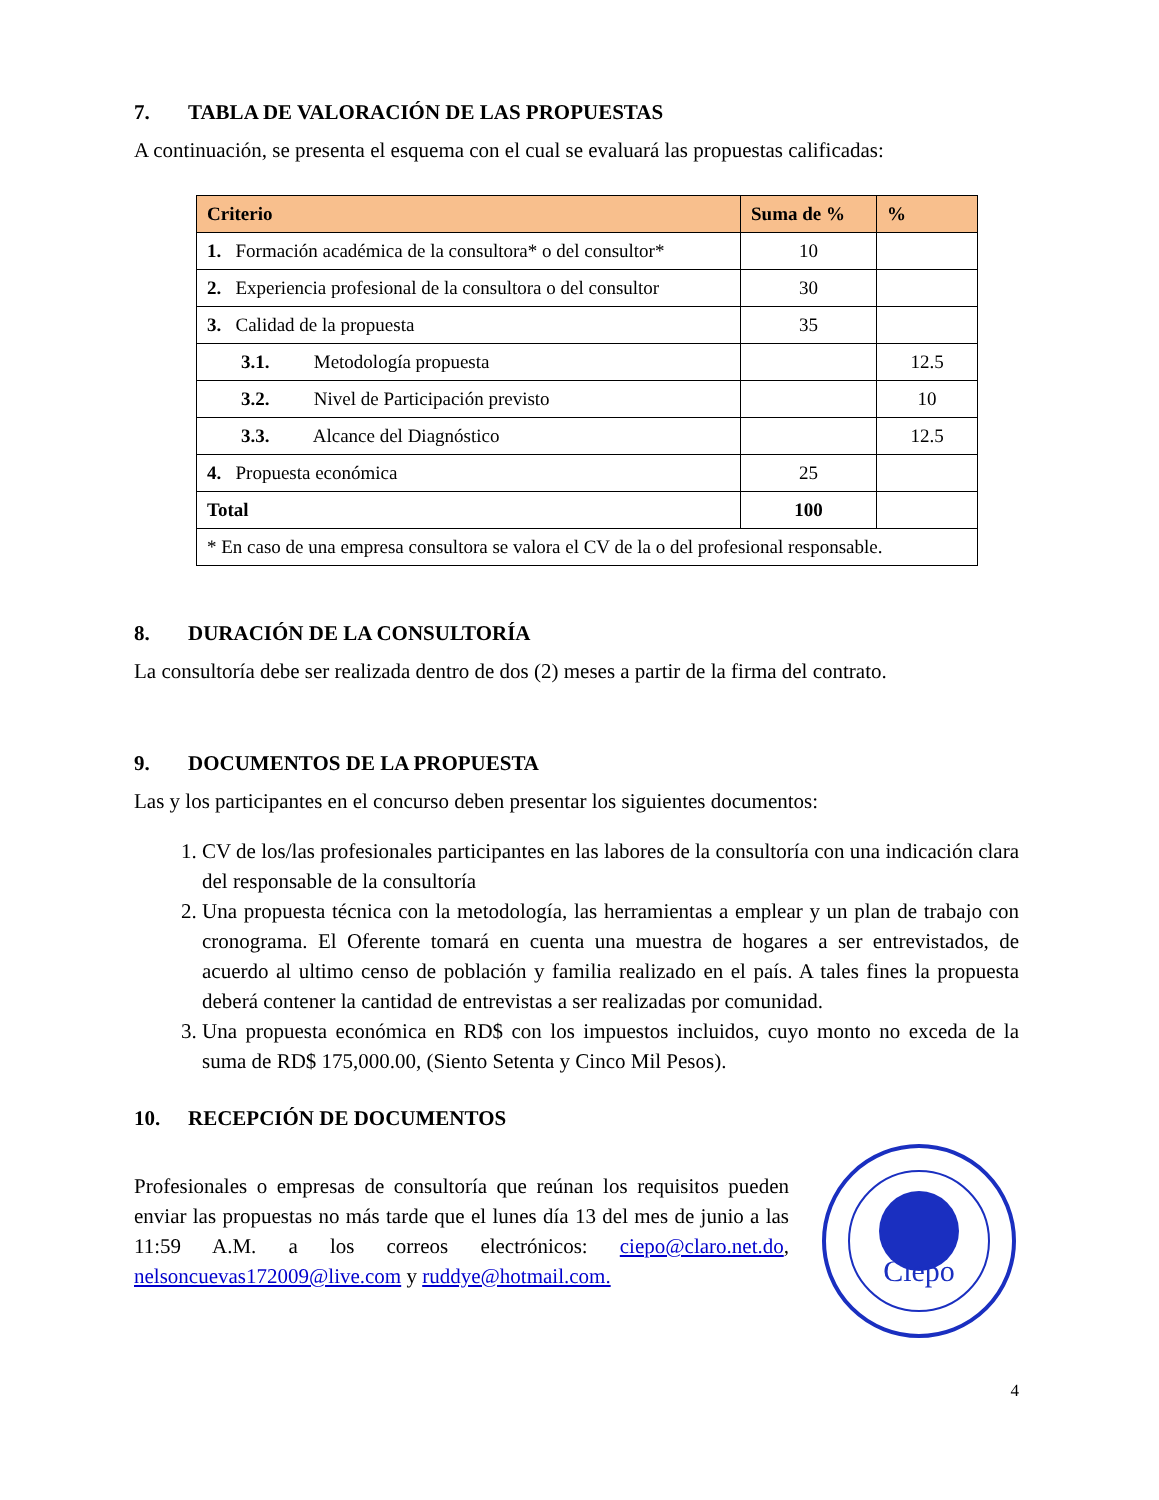7. TABLA DE VALORACIÓN DE LAS PROPUESTAS
A continuación, se presenta el esquema con el cual se evaluará las propuestas calificadas:
| Criterio | Suma de % | % |
| --- | --- | --- |
| 1. Formación académica de la consultora* o del consultor* | 10 | |
| 2. Experiencia profesional de la consultora o del consultor | 30 | |
| 3. Calidad de la propuesta | 35 | |
| 3.1. Metodología propuesta | | 12.5 |
| 3.2. Nivel de Participación previsto | | 10 |
| 3.3. Alcance del Diagnóstico | | 12.5 |
| 4. Propuesta económica | 25 | |
| Total | 100 | |
| * En caso de una empresa consultora se valora el CV de la o del profesional responsable. | | |
8. DURACIÓN DE LA CONSULTORÍA
La consultoría debe ser realizada dentro de dos (2) meses a partir de la firma del contrato.
9. DOCUMENTOS DE LA PROPUESTA
Las y los participantes en el concurso deben presentar los siguientes documentos:
1. CV de los/las profesionales participantes en las labores de la consultoría con una indicación clara del responsable de la consultoría
2. Una propuesta técnica con la metodología, las herramientas a emplear y un plan de trabajo con cronograma. El Oferente tomará en cuenta una muestra de hogares a ser entrevistados, de acuerdo al ultimo censo de población y familia realizado en el país. A tales fines la propuesta deberá contener la cantidad de entrevistas a ser realizadas por comunidad.
3. Una propuesta económica en RD$ con los impuestos incluidos, cuyo monto no exceda de la suma de RD$ 175,000.00, (Siento Setenta y Cinco Mil Pesos).
10. RECEPCIÓN DE DOCUMENTOS
Profesionales o empresas de consultoría que reúnan los requisitos pueden enviar las propuestas no más tarde que el lunes día 13 del mes de junio a las 11:59 A.M. a los correos electrónicos: ciepo@claro.net.do, nelsoncuevas172009@live.com y ruddye@hotmail.com.
Ciepo
4